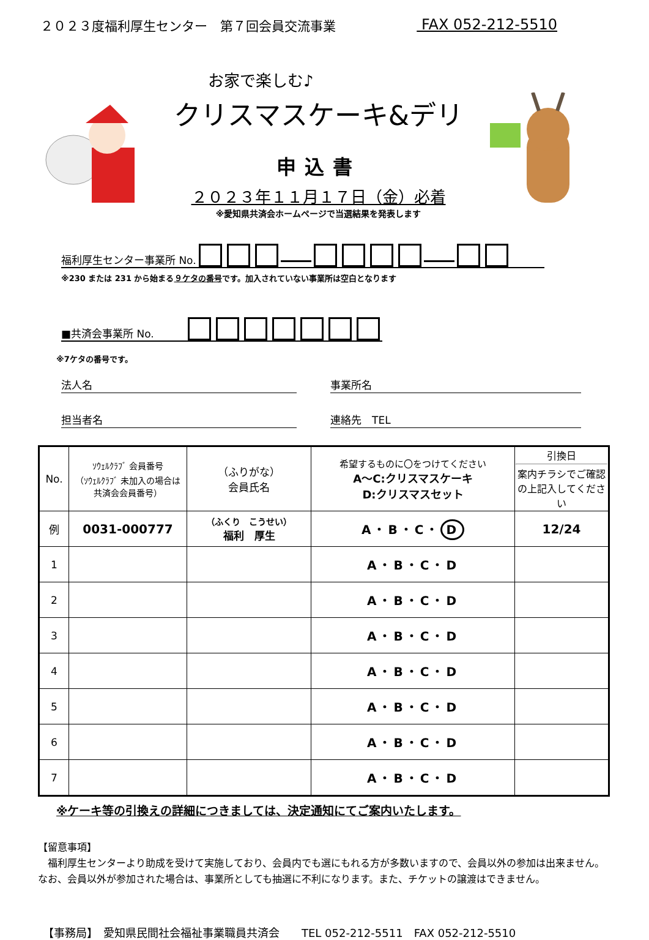２０２３度福利厚生センター　第７回会員交流事業 FAX 052-212-5510
お家で楽しむ♪
クリスマスケーキ&デリ
申込書
２０２３年１１月１７日（金）必着
※愛知県共済会ホームページで当選結果を発表します
福利厚生センター事業所 No.
※230 または 231 から始まる９ケタの番号です。加入されていない事業所は空白となります
■共済会事業所 No.　　　
※7ケタの番号です。
法人名
事業所名
担当者名
連絡先　TEL
| No. | ｿｳｪﾙｸﾗﾌﾞ 会員番号 （ｿｳｪﾙｸﾗﾌﾞ 未加入の場合は 共済会会員番号） | （ふりがな） 会員氏名 | 希望するものに〇をつけてください A～C:クリスマスケーキ D:クリスマスセット | 引換日 案内チラシでご確認の上記入してください |
| --- | --- | --- | --- | --- |
| 例 | 0031-000777 | （ふくり こうせい） 福利 厚生 | A・B・C・ D | 12/24 |
| 1 | | | A・B・C・D | |
| 2 | | | A・B・C・D | |
| 3 | | | A・B・C・D | |
| 4 | | | A・B・C・D | |
| 5 | | | A・B・C・D | |
| 6 | | | A・B・C・D | |
| 7 | | | A・B・C・D | |
※ケーキ等の引換えの詳細につきましては、決定通知にてご案内いたします。
【留意事項】
　福利厚生センターより助成を受けて実施しており、会員内でも選にもれる方が多数いますので、会員以外の参加は出来ません。なお、会員以外が参加された場合は、事業所としても抽選に不利になります。また、チケットの譲渡はできません。
【事務局】　愛知県民間社会福祉事業職員共済会　　TEL 052-212-5511　FAX 052-212-5510